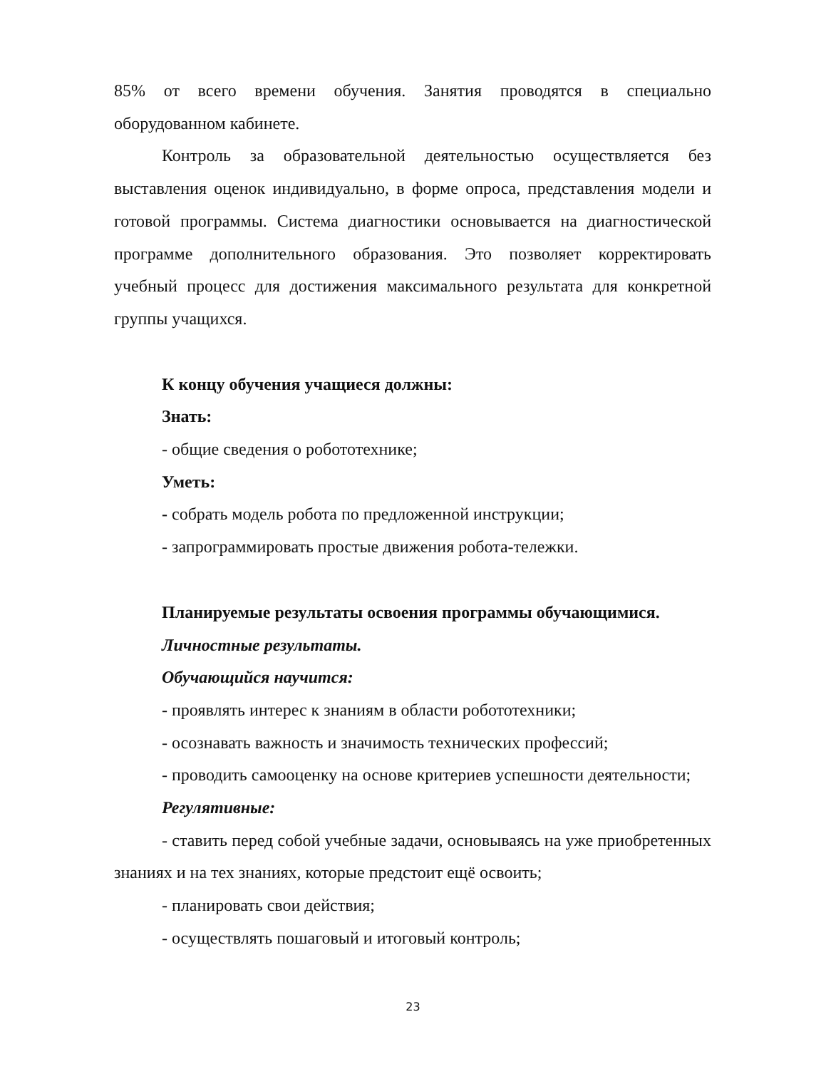85% от всего времени обучения. Занятия проводятся в специально оборудованном кабинете.
Контроль за образовательной деятельностью осуществляется без выставления оценок индивидуально, в форме опроса, представления модели и готовой программы. Система диагностики основывается на диагностической программе дополнительного образования. Это позволяет корректировать учебный процесс для достижения максимального результата для конкретной группы учащихся.
К концу обучения учащиеся должны:
Знать:
- общие сведения о робототехнике;
Уметь:
- собрать модель робота по предложенной инструкции;
- запрограммировать простые движения робота-тележки.
Планируемые результаты освоения программы обучающимися.
Личностные результаты.
Обучающийся научится:
- проявлять интерес к знаниям в области робототехники;
- осознавать важность и значимость технических профессий;
- проводить самооценку на основе критериев успешности деятельности;
Регулятивные:
- ставить перед собой учебные задачи, основываясь на уже приобретенных знаниях и на тех знаниях, которые предстоит ещё освоить;
- планировать свои действия;
- осуществлять пошаговый и итоговый контроль;
23